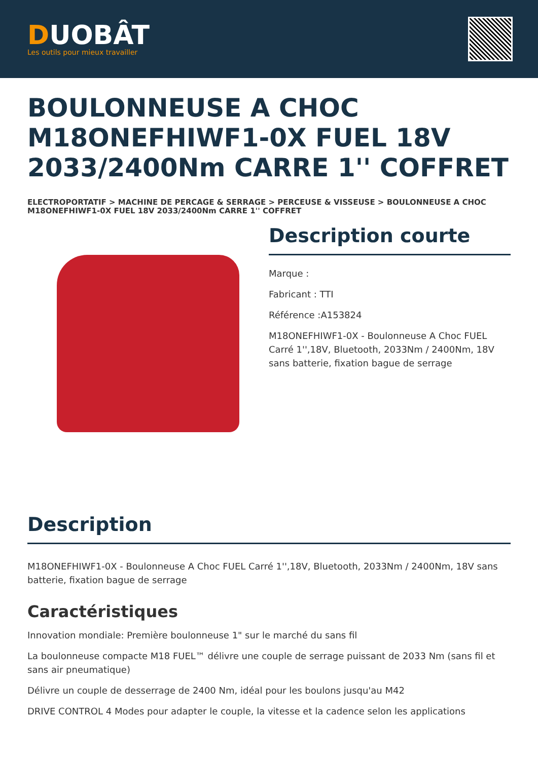DUOBÂT
Les outils pour mieux travailler
BOULONNEUSE A CHOC M18ONEFHIWF1-0X FUEL 18V 2033/2400Nm CARRE 1'' COFFRET
ELECTROPORTATIF > MACHINE DE PERCAGE & SERRAGE > PERCEUSE & VISSEUSE > BOULONNEUSE A CHOC M18ONEFHIWF1-0X FUEL 18V 2033/2400Nm CARRE 1'' COFFRET
Description courte
Marque :
Fabricant : TTI
Référence :A153824
M18ONEFHIWF1-0X - Boulonneuse A Choc FUEL Carré 1'',18V, Bluetooth, 2033Nm / 2400Nm, 18V sans batterie, fixation bague de serrage
Description
M18ONEFHIWF1-0X - Boulonneuse A Choc FUEL Carré 1'',18V, Bluetooth, 2033Nm / 2400Nm, 18V sans batterie, fixation bague de serrage
Caractéristiques
Innovation mondiale: Première boulonneuse 1" sur le marché du sans fil
La boulonneuse compacte M18 FUEL™ délivre une couple de serrage puissant de 2033 Nm (sans fil et sans air pneumatique)
Délivre un couple de desserrage de 2400 Nm, idéal pour les boulons jusqu'au M42
DRIVE CONTROL 4 Modes pour adapter le couple, la vitesse et la cadence selon les applications